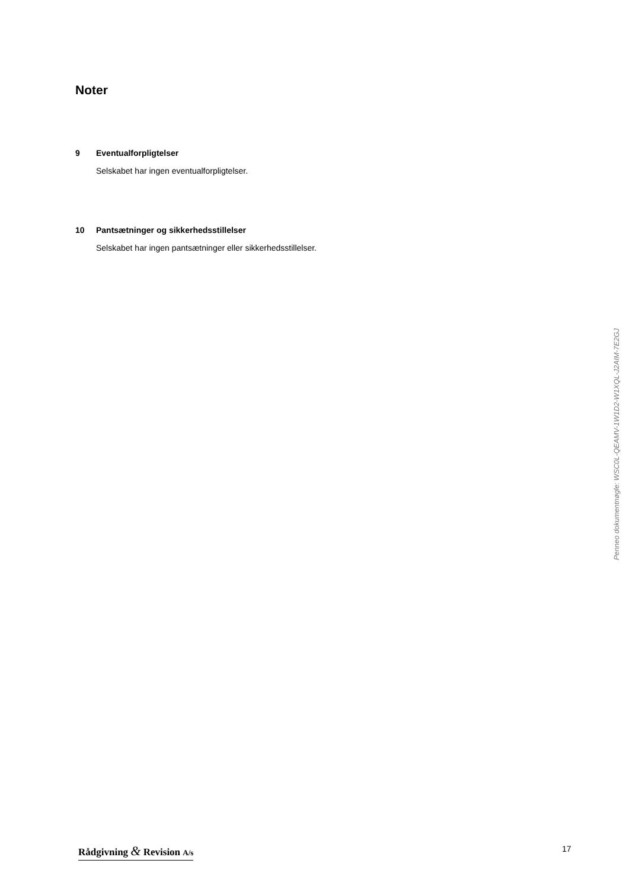Noter
9 Eventualforpligtelser
Selskabet har ingen eventualforpligtelser.
10 Pantsætninger og sikkerhedsstillelser
Selskabet har ingen pantsætninger eller sikkerhedsstillelser.
Penneo dokumentnøgle: WSC0L-QEAMV-1W1D2-W1XQL-J2AIM-7E2GJ
Rådgivning & Revision A/s 17